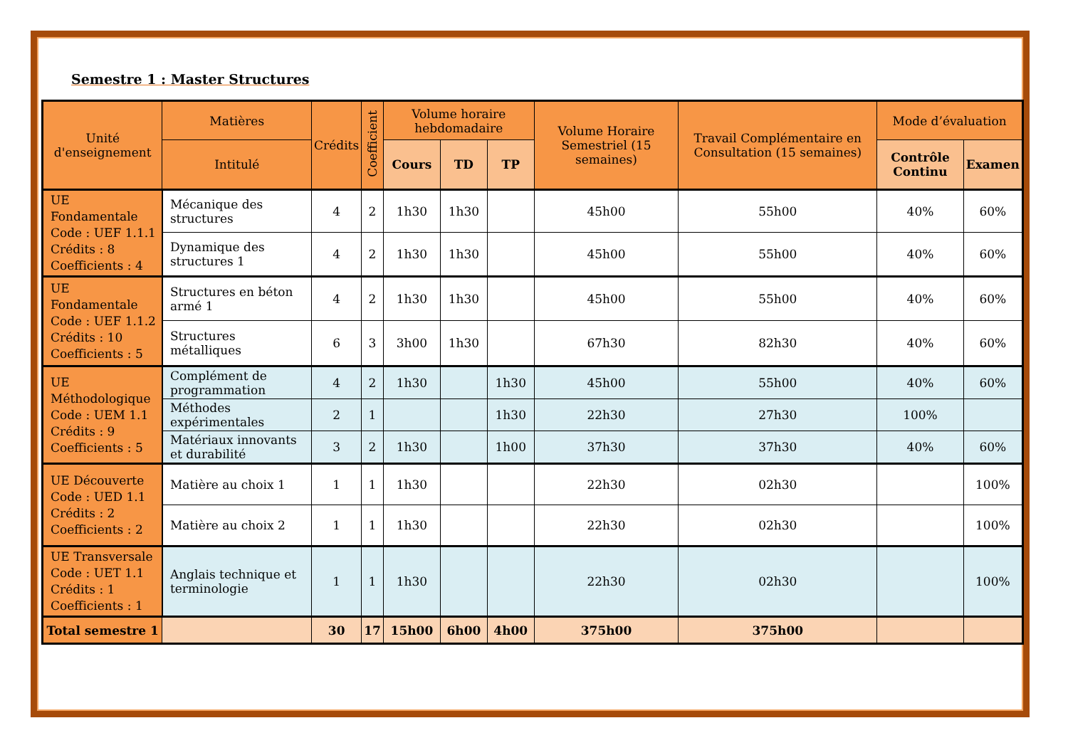Semestre 1 : Master Structures
| Unité d'enseignement | Matières | Crédits | Coefficient | Volume horaire hebdomadaire | | | Volume Horaire Semestriel (15 semaines) | Travail Complémentaire en Consultation (15 semaines) | Mode d’évaluation | |
| --- | --- | --- | --- | --- | --- | --- | --- | --- | --- | --- |
| | Intitulé | | | Cours | TD | TP | | | Contrôle Continu | Examen |
| UE Fondamentale Code : UEF 1.1.1 Crédits : 8 Coefficients : 4 | Mécanique des structures | 4 | 2 | 1h30 | 1h30 | | 45h00 | 55h00 | 40% | 60% |
| | Dynamique des structures 1 | 4 | 2 | 1h30 | 1h30 | | 45h00 | 55h00 | 40% | 60% |
| UE Fondamentale Code : UEF 1.1.2 Crédits : 10 Coefficients : 5 | Structures en béton armé 1 | 4 | 2 | 1h30 | 1h30 | | 45h00 | 55h00 | 40% | 60% |
| | Structures métalliques | 6 | 3 | 3h00 | 1h30 | | 67h30 | 82h30 | 40% | 60% |
| UE Méthodologique Code : UEM 1.1 Crédits : 9 Coefficients : 5 | Complément de programmation | 4 | 2 | 1h30 | | 1h30 | 45h00 | 55h00 | 40% | 60% |
| | Méthodes expérimentales | 2 | 1 | | | 1h30 | 22h30 | 27h30 | 100% | |
| | Matériaux innovants et durabilité | 3 | 2 | 1h30 | | 1h00 | 37h30 | 37h30 | 40% | 60% |
| UE Découverte Code : UED 1.1 Crédits : 2 Coefficients : 2 | Matière au choix 1 | 1 | 1 | 1h30 | | | 22h30 | 02h30 | | 100% |
| | Matière au choix 2 | 1 | 1 | 1h30 | | | 22h30 | 02h30 | | 100% |
| UE Transversale Code : UET 1.1 Crédits : 1 Coefficients : 1 | Anglais technique et terminologie | 1 | 1 | 1h30 | | | 22h30 | 02h30 | | 100% |
| Total semestre 1 | | 30 | 17 | 15h00 | 6h00 | 4h00 | 375h00 | 375h00 | | |